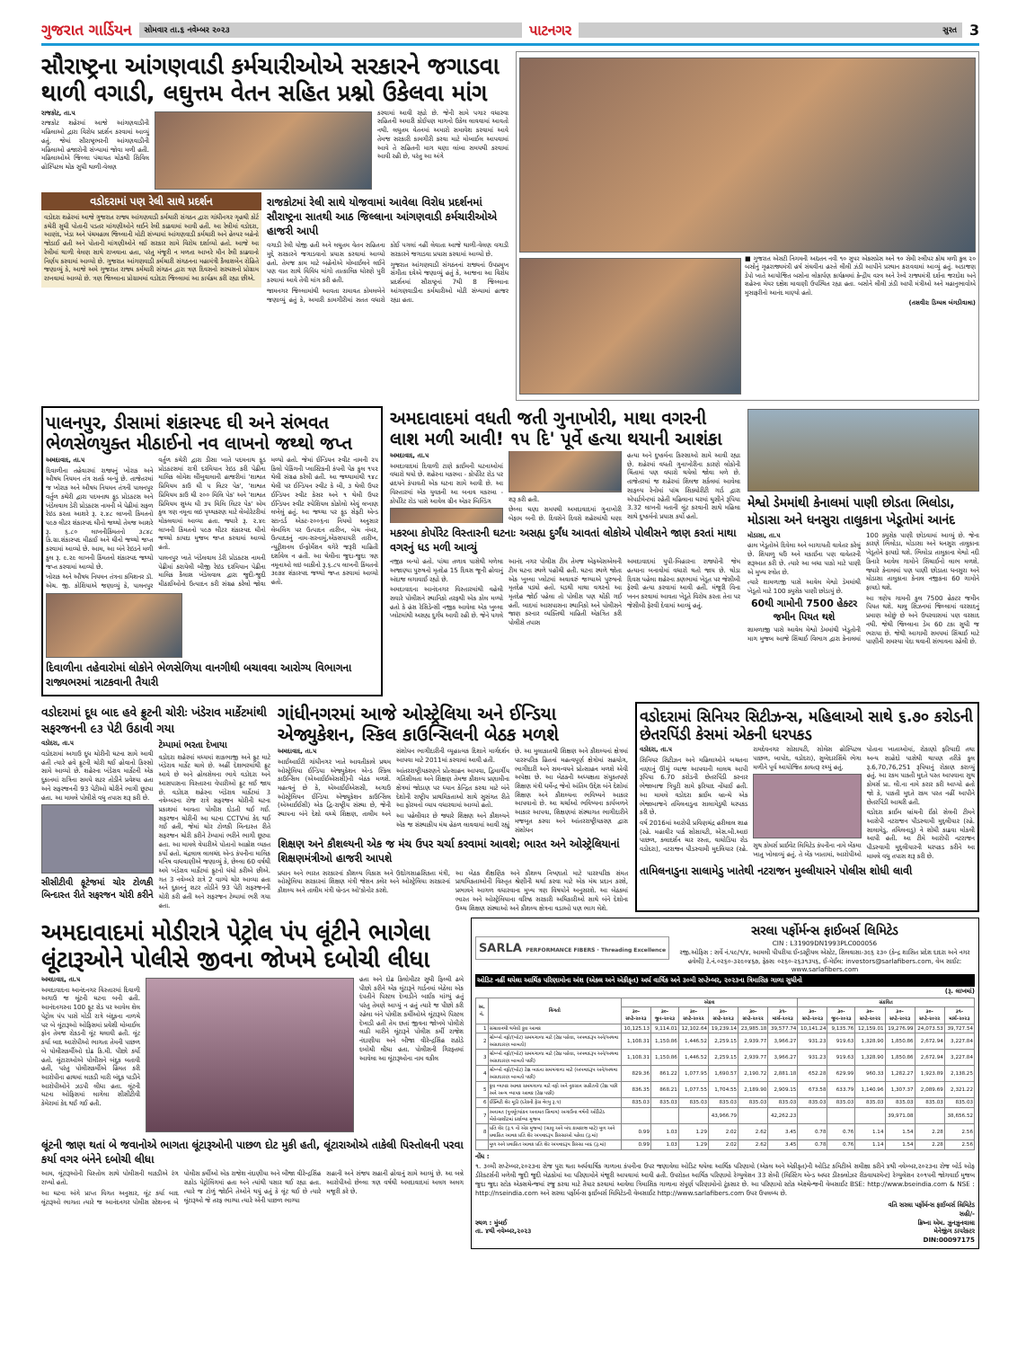ગુજરાત ગાર્ડિયન સોમવાર તા.૬ નવેમ્બર ૨૦૨૩ પાટનગર સુરત 3
સૌરાષ્ટ્રના આંગણવાડી કર્મચારીઓએ સરકારને જગાડવા થાળી વગાડી, લઘુત્તમ વેતન સહિત પ્રશ્નો ઉકેલવા માંગ
રાજકોટ, તા.૫
રાજકોટ શહેરમાં આજે આંગણવાડીની મહિલાઓ દ્વારા વિરોધ પ્રદર્શન કરવામાં આવ્યું હતું. જેમાં સૌરાષ્ટ્રભરની આંગણવાડીની મહિલાઓ હજારોની સંખ્યામાં જોવા મળી હતી. મહિલાઓએ જિલ્લા પંચાયત ચોકથી સિવિલ હોસ્પિટલ ચોક સુધી થાળી-વેલણ
કરવામાં આવી રહ્યો છે. જેની સામે પગાર વધારવા સહિતની અમારી કોઈપણ માગનો ઉકેલ લાવવામાં આવતો નથી. લઘુતમ વેતનમાં અમારો સમાવેશ કરવામાં આવે તેમજ સરકારી કામગીરી કરવા માટે મોબાઈલ આપવામાં આવે તે સહિતની માગ ઘણા લાંબા સમયથી કરવામાં આવી રહી છે, પરંતુ આ અંગે
વડોદરામાં પણ રેલી સાથે પ્રદર્શન
વડોદરા શહેરમાં આજે ગુજરાત રાજ્ય આંગણવાડી કર્મચારી સંગઠન દ્વારા ગાંધીનગર ગૃહથી કોર્ટ કચેરી સુધી પોતાની પડતર માંગણીઓને લઈને રેલી કાઢવામાં આવી હતી. આ રેલીમાં વડોદરા, આણંદ, ખેડા અને પંચમહાલ જિલ્લાની મોટી સંખ્યામાં આંગણવાડી કર્મચારી અને હેલ્પર બહેનો જોડાઈ હતી અને પોતાની માંગણીઓને લઈ સરકાર સામે વિરોધ દર્શાવ્યો હતો. આજે આ રેલીમાં થાળી વેલણ સાથે રાખવાના હતા, પરંતુ મંજૂરી ન મળતા આખરે મૌન રેલી કાઢવાનો નિર્ણય કરવામાં આવ્યો છે. ગુજરાત આંગણવાડી કર્મચારી સંગઠનના મહામંત્રી કૈલાશબેન રોહિતે જણાવ્યું કે, આજે અમે ગુજરાત રાજ્ય કર્મચારી સંગઠન દ્વારા ત્રણ દિવસનો સરઘસનો પ્રોગ્રામ રાખવામાં આવ્યો છે. ત્રણ જિલ્લાના પ્રોગ્રામમાં વડોદરા જિલ્લામાં આ કાર્યક્રમ કરી રહ્યા છીએ.
રાજકોટમાં રેલી સાથે યોજવામાં આવેલા વિરોધ પ્રદર્શનમાં સૌરાષ્ટ્રના સાતથી આઠ જિલ્લાના આંગણવાડી કર્મચારીઓએ હાજરી આપી
વગાડી રેલી યોજી હતી અને લઘુતમ વેતન સહિતના મુદ્દે સરકારને જગાડવાનો પ્રયાસ કરવામાં આવ્યો હતો. તેમજ કામ માટે બહેનોએ મોબાઈલને લઈને પણ વાત સાથે વિવિધ માંગો તાત્કાલિક ધોરણે પુરી કરવામાં આવે તેવી માંગ કરી હતી.
જામનગર જિલ્લામાંથી આવતા રામાવત કોમલબેને જણાવ્યું હતું કે, અમારી કામગીરીમાં સતત વધારો કોઈ પગલાં નહીં લેવાતા આજે થાળી-વેલણ વગાડી સરકારને જગાડવા પ્રયાસ કરવામાં આવ્યો છે.
ગુજરાત આંગણવાડી સંગઠનનાં રાજ્યનાં ઉપપ્રમુખ સંગીતા દવેએ જણાવ્યું હતું કે, આજના આ વિરોધ પ્રદર્શનમાં સૌરાષ્ટ્રનાં 7થી 8 જિલ્લાના આંગણવાડીના કર્મચારીઓ મોટી સંખ્યામાં હાજર રહ્યા હતા.
■ ગુજરાત એસટી નિગમની અદ્યતન નવી ૧૦ સુપર એક્સપ્રેસ અને ૧૦ સેમી સ્લીપર કોચ મળી કુલ ૨૦ બસોનું ગૃહરાજ્યમંત્રી હર્ષ સંઘવીના હસ્તે લીલી ઝંડી આપીને પ્રસ્થાન કરાવવામાં આવ્યું હતું. અડાજણ ડેપો ખાતે આયોજિત બસોના લોકાર્પણ કાર્યક્રમમાં કેન્દ્રીય વસ્ત્ર અને રેલ્વે રાજ્યમંત્રી દર્શના જરદોશ અને શહેરના મેયર દક્ષેશ માવાણી ઉપસ્થિત રહ્યા હતા. બસોને લીલી ઝંડી આપી મંત્રીઓ અને મહાનુભાવોએ મુસાફરીનો આનંદ માણ્યો હતો.
(તસવીરઃ ડિમ્પલ બંગડીવાલા)
પાલનપુર, ડીસામાં શંકાસ્પદ ઘી અને સંભવત ભેળસેળયુક્ત મીઠાઈનો નવ લાખનો જથ્થો જપ્ત
અમદાવાદ, તા.૫
દિવાળીના તહેવારમાં રાજ્યનું ખોરાક અને ઔષધ નિયમન તંત્ર સતર્ક બન્યું છે. તાજેતરમાં જ ખોરાક અને ઔષધ નિયમન તંત્રની પાલનપુર વર્તુળ કચેરી દ્વારા પદમનાથ ફૂડ પ્રોડક્ટસ અને ખંડેલવાલ ડેરી પ્રોડક્ટસ નામની બે પેઢીમાં સફળ રેઇડ કરતા આશરે રૂ. ૨.૪૮ લાખની કિંમતનો ૫૯૭ લીટર શંકાસ્પદ ઘીનો જથ્થો તેમજ આશરે રૂ. ૬.૮૦ લાખનીકિંમતનો ૩૮૪૮ કિ.ગ્રા.શંકાસ્પદ મીઠાઈ અને ઘીનો જથ્થો જપ્ત કરવામાં આવ્યો છે. આમ, આ બંને રેઇડને મળી કુલ રૂ. ૯.૨૯ લાખની કિંમતનો શંકાસ્પદ જથ્થો જપ્ત કરવામાં આવ્યો છે.
ખોરાક અને ઔષધ નિયમન તંત્રના કમિશનર ડૉ. એચ. જી. કોશિયાએ જણાવ્યું કે, પાલનપુર વર્તુળ કચેરી દ્વારા ડીસા ખાતે પદમનાથ ફૂડ પ્રોડક્ટસમાં રાત્રી દરમિયાન રેઇડ કરી પેઢીના માલિક લોમેશ લીંબુવાલાની હાજરીમાં 'શાશ્વત પ્રિમિયમ કાઉ ઘી ૫ લિટર પેક', 'શાશ્વત પ્રિમિયમ કાઉ ઘી ૨૦૦ મિલિ પેક' અને 'શાશ્વત પ્રિમિયમ શુધ્ધ ઘી ૩૫ મિલિ લિટર પેક' એમ કુલ ત્રણ નમૂના લઇ પૃથ્થકરણ માટે લેબોરેટરીમાં મોકલવામાં આવ્યા હતા. જ્યારે રૂ. ૨.૪૯ લાખની કિંમતનો ૫૯૭ લીટર શંકાસ્પદ ઘીનો જથ્થો કાયદા મુજબ જપ્ત કરવામાં આવ્યો હતો.
પાલનપુર ખાતે ખંડેલવાલ ડેરી પ્રોડક્ટસ નામની પેઢીમાં કરાયેલી બીજી રેઇડ દરમિયાન પેઢીના માલિક કૈલાશ ખંડેલવાલ દ્વારા જુદી-જુદી મીઠાઈઓનો ઉત્પાદન કરી સંગ્રહ કરેલો જોવા મળ્યો હતો. જેમાં ઈન્ડિયન સ્વીટ નામની ૨૫ કિલો પેકિંગની પ્લાસ્ટિકની કંપની પેક કુલ ૧૫૨ થેલી સંગ્રહ કરેલી હતી. આ જથ્થામાંથી ૧૪૮ થેલી પર ઈન્ડિયન સ્વીટ કે બી, ૩ થેલી ઉપર ઈન્ડિયન સ્વીટ કેસર અને ૧ થેલી ઉપર ઈન્ડિયન સ્વીટ સ્પેશિયલ કોકોલો એવું લખાણ લખેલું હતું. આ જથ્થા પર ફૂડ સેફટી એન્ડ સ્ટાન્ડર્ડ એક્ટ-૨૦૦૬ના નિયમો અનુસાર લેબલિંગ પર ઉત્પાદન તારીખ, બેચ નંબર, ઉત્પાદકનું નામ-સરનામું,એક્સપાયરી તારીખ, ન્યુટ્રીશનલ ઈન્ફોર્મેશન વગેરે જરૂરી માહિતી દર્શાવેલ ન હતી. આ થેલીના જુદા-જુદા ત્રણ નમૂનાઓ લઇ બાકીનો રૂ.૬.૮૫ લાખની કિંમતનો ૩૯૭૪ શંકાસ્પદ જથ્થો જપ્ત કરવામાં આવ્યો હતો.
દિવાળીના તહેવારોમાં લોકોને ભેળસેળિયા વાનગીથી બચાવવા આરોગ્ય વિભાગના રાજ્યભરમાં ત્રાટકવાની તૈયારી
અમદાવાદમાં વધતી જતી ગુનાખોરી, માથા વગરની લાશ મળી આવી! ૧૫ દિ' પૂર્વે હત્યા થયાની આશંકા
અમદાવાદ, તા.૫
અમદાવાદમાં દિવાળી ટાણે ક્રાઈમની ઘટનાઓમાં વધારો થયો છે. શહેરના મકરબા - કોર્પોરેટ રોડ પર હદયને કંપાવતી એક ઘટના સામે આવી છે. આ વિસ્તારમાં એક યુવકની આ બનાવ મકરબા - કોર્પોરેટ રોડ પાસે આવેલ ગ્રીન એકર બિલ્ડિંગ
શરૂ કરી હતી.
છેલ્લા ઘણા સમયથી અમદાવાદમાં ગુનાખોરી બેફામ બની છે. દિવસેને દિવસે શહેરમાંથી ઘણા હત્યા અને દુષ્કર્મના કિસ્સાઓ સામે આવી રહ્યા છે. શહેરમાં વધતી ગુનાખોરીના કારણે લોકોની ચિંતામાં પણ વધારો થયેલો જોવા મળે છે. તાજેતરમાં જ શહેરમાં શિલજ સર્કલમાં આવેલા સાફલ્ય રેનોમાં પાંચ સિક્યોરીટી ગાર્ડ દ્વારા એપાર્ટમેન્ટમાં રહેતી મહિલાના ઘરમાં ઘુસીને રૂપિયા 3.32 લાખની મતાની લૂંટ કરવાની સાથે મહિલા સાથે દુષ્કર્મનો પ્રયાસ કર્યો હતો.
મકરબા કોર્પોરેટ વિસ્તારની ઘટનાઃ અસહ્ય દુર્ગંધ આવતાં લોકોએ પોલીસને જાણ કરતાં માથા વગરનું ધડ મળી આવ્યું
નજીક બન્યો હતો. પાંચા તળાવ પાસેથી મળેલા અજાણ્યા પુરુષનો મૃતદેહ 15 દિવસ જૂની હોવાનું અંદાજ લગાવાઈ રહ્યો છે.
અમદાવાદના આનંદનગર વિસ્તારમાંથી વહેલી સવારે પોલીસને સ્થાનિકો તરફથી એક કોલ મળ્યો હતો કે હંસ રેસિડેન્સી નજીક આવેલા એક ખુલ્લા પ્લોટમાંથી અસહ્ય દુર્ગંધ આવી રહી છે. જેને પગલે આનંદ નગર પોલીસ ટીમ તેમજ એફએસએલની ટીમ ઘટના સ્થળે પહોંચી હતી. ઘટના સ્થળે જોતા એક ખુલ્લા પ્લોટમાં અવાવરું જગ્યાએ પુરુષનો મૃતદેહ પડ્યો હતો. ધડથી માથા વગરનો આ મૃતદેહ જોઈ પહેલા તો પોલીસ પણ ચોંકી ગઈ હતી. બાદમાં આસપાસના સ્થાનિકો અને પોલીસને જાણ કરનાર વ્યક્તિથી માહિતી એકત્રિત કરી પોલીસે તપાસ
અમદાવાદમાં યુપી-બિહારના રાજ્યોની જેમ હત્યાના બનાવોમાં વધારો થતો જાય છે. થોડા દિવસ પહેલા શહેરના કણભામાં ખેડૂત પર જેસીબી ફેરવી હત્યા કરવામાં આવી હતી. મંજૂરી વિના ખનન કરવામાં આવતા ખેડૂતે વિરોધ કરતા તેના પર જેસીબી ફેરવી દેવામાં આવ્યું હતું.
મેશ્વો ડેમમાંથી કેનાલમાં પાણી છોડતા ભિલોડા, મોડાસા અને ધનસુરા તાલુકાના ખેડૂતોમાં આનંદ
મોડાસા, તા.૫
હાલ ખેડૂતોએ દિવેલા અને બાગાયતી વાવેતર કરેલું છે. શિયાળુ ઘઉં અને મકાઈના પણ વાવેતરની શરૂઆત કરી છે. ત્યારે આ બધા પાકો માટે પાણી એ મુખ્ય સ્ત્રોત છે.
ત્યારે શામળાજી પાસે આવેલ મેશ્વો ડેમમાંથી ખેડૂતો માટે 100 ક્યુસેક પાણી છોડાયું છે.
60થી ગામોની 7500 હેક્ટર જમીન પિયત થશે
શામળાજી પાસે આવેલ મેશ્વો ડેમમાંથી ખેડૂતોની માગ મુજબ આજે સિંચાઈ વિભાગ દ્વારા કેનાલમાં 100 ક્યુસેક પાણી છોડવામાં આવ્યું છે. જેના કારણે ભિલોડા, મોડાસા અને ધનસુરા તાલુકાના ખેડૂતોને ફાયદો થશે. ભિલોડા તાલુકાના મેશ્વો નદી કિનારે આવેલ ગામોને સિંચાઈનો લાભ મળશે. જ્યારે કેનાલમાં પણ પાણી છોડાતા ધનસુરા અને મોડાસા તાલુકાના કેનાલ નજીકના 60 ગામોને ફાયદો થશે.
આ ત્રણેય ગામની કુલ 7500 હેક્ટર જમીન પિયત થશે. ચાલુ સિઝનમાં જિલ્લામાં વરસાદનું પ્રમાણ ઓછું છે અને ઉપરવાસમાં પણ વરસાદ નથી. જેથી જિલ્લાના ડેમ 60 ટકા સુધી જ ભરાયા છે. જેથી આગામી સમયમાં સિંચાઈ માટે પાણીની સમસ્યા પેદા થવાની સંભાવના રહેલી છે.
વડોદરામાં દૂધ બાદ હવે ફ્રુટની ચોરીઃ ખંડેરાવ માર્કેટમાંથી સફરજનની ૯૩ પેટી ઉઠાવી ગયા
વડોદરા, તા.૫
વડોદરામાં અગાઉ દૂધ ચોરીની ઘટના સામે આવી હતી ત્યારે હવે ફ્રુટની ચોરી થઈ હોવાનો કિસ્સો સામે આવ્યો છે. શહેરના ખંડેરાવ માર્કેટની એક દુકાનમાં રાત્રિના સમયે શટર તોડીને પ્રવેશ્યા હતા અને સફરજનની 93 પેટીઓ ચોરીને ભાગી છૂટ્યા હતા. આ મામલે પોલીસે વધુ તપાસ શરૂ કરી છે.
સીસીટીવી ફૂટેજમાં ચોર ટોળકી બિન્દાસ્ત રીતે સફરજન ચોરી કરીને ટેમ્પામાં ભરતા દેખાયા
વડોદરા શહેરમાં મધ્યમાં શાકભાજી અને ફ્રુટ માટે ખંડેરાવ માર્કેટ ચાલે છે. અહીં દેશભરમાંથી ફ્રુટ આવે છે અને હોલસેલના ભાવે વડોદરા અને આસપાસના વિસ્તારના વેપારીઓ ફ્રુટ લઈ જાય છે. વડોદરા શહેરના ખંડેરાવ માર્કેટમાં 3 નવેમ્બરના રોજ રાત્રે સફરજન ચોરીની ઘટના પ્રકાશમાં આવતા પોલીસ દોડતી થઈ ગઈ. સફરજન ચોરીની આ ઘટના CCTVમાં કેદ થઈ ગઈ હતી, જેમાં ચોર ટોળકી બિન્દાસ્ત રીતે સફરજન ચોરી કરીને ટેમ્પામાં ભરીને ભાગી છૂટ્યા હતા. આ મામલે વેપારીએ પોતાનો આક્રોશ વ્યક્ત કર્યો હતો. ચંદ્રલાલ લાલચંદ એન્ડ કંપનીના માલિક મનિષ વાધવાણીએ જણાવ્યું કે, છેલ્લા 60 વર્ષથી અમે ખંડેરાવ માર્કેટમાં ફ્રુટનો ધંધો કરીએ છીએ. ગત 3 નવેમ્બરે રાત્રે 2 વાગ્યે ચોર આવ્યા હતા અને દુકાનનું શટર તોડીને 93 પેટી સફરજનની ચોરી કરી હતી અને સફરજન ટેમ્પામાં ભરી ગયા હતા.
ગાંધીનગરમાં આજે ઓસ્ટ્રેલિયા અને ઈન્ડિયા એજ્યુકેશન, સ્કિલ કાઉન્સિલની બેઠક મળશે
અમદાવાદ, તા.૫
આઈઆઈટી ગાંધીનગર ખાતે આવતીકાલે પ્રથમ ઓસ્ટ્રેલિયા ઈન્ડિયા એજ્યુકેશન એન્ડ સ્કિલ કાઉન્સિલ (એઆઈઈએસસી)ની બેઠક મળશે. મહત્વનું છે કે, એઆઈઈએસસી, અગાઉ ઓસ્ટ્રેલિયન ઈન્ડિયા એજ્યુકેશન કાઉન્સિલ (એઆઈઈસી) એક દ્વિ-રાષ્ટ્રીય સંસ્થા છે, જેની સ્થાપના બંને દેશો વચ્ચે શિક્ષણ, તાલીમ અને સંશોધન ભાગીદારીની વ્યૂહાત્મક દિશાને માર્ગદર્શન આપવા માટે 2011માં કરવામાં આવી હતી.
આંતરરાષ્ટ્રીયકરણને પ્રોત્સાહન આપવા, દ્વિમાર્ગીય ગતિશીલતા અને શિક્ષણ તેમજ કૌશલ્ય પ્રણાલીના ક્ષેત્રમાં જોડાણ પર ધ્યાન કેન્દ્રિત કરવા માટે બંને દેશોની રાષ્ટ્રીય પ્રાથમિકતાઓ સાથે સુસંગત રીતે આ ફોરમનો વ્યાપ વધારવામાં આવ્યો હતો.
આ પહેલીવાર છે જ્યારે શિક્ષણ અને કૌશલ્યને એક જ સંસ્થાકીય મંચ હેઠળ લાવવામાં આવી રહ્યું છે. આ મુલાકાતથી શિક્ષણ અને કૌશલ્યનાં ક્ષેત્રમાં પારસ્પરિક હિતનાં મહત્વપૂર્ણ ક્ષેત્રોમાં સહયોગ, ભાગીદારી અને સમન્વયને પ્રોત્સાહન મળશે એવી અપેક્ષા છે. આ બેઠકની અધ્યક્ષતા સંયુક્તપણે શિક્ષણ મંત્રી ધર્મેન્દ્ર જેનો અંતિમ ઉદ્દેશ બંને દેશોમાં શિક્ષણ અને કૌશલ્યના ભવિષ્યને આકાર આપવાનો છે. આ ચર્ચાઓ ભવિષ્યના કાર્યબળને આકાર આપવા, શિક્ષણમાં સંસ્થાગત ભાગીદારીને મજબૂત કરવા અને આંતરરાષ્ટ્રીયકરણ દ્વારા સંશોધન
શિક્ષણ અને કૌશલ્યની એક જ મંચ ઉપર ચર્ચા કરવામાં આવશે; ભારત અને ઓસ્ટ્રેલિયાનાં શિક્ષણમંત્રીઓ હાજરી આપશે
પ્રધાન અને ભારત સરકારનાં કૌશલ્ય વિકાસ અને ઉદ્યોગસાહસિકતા મંત્રી, ઓસ્ટ્રેલિયા સરકારનાં શિક્ષણ મંત્રી જેસન ક્લેર અને ઓસ્ટ્રેલિયા સરકારનાં કૌશલ્ય અને તાલીમ મંત્રી બ્રેન્ડન ઓ'કોનોર કરશે.
આ બેઠક શૈક્ષણિક અને કૌશલ્ય નિષ્ણાતો માટે પારસ્પરિક સંમત પ્રાથમિકતાઓની વિસ્તૃત શ્રેણીની ચર્ચા કરવા માટે એક મંચ પ્રદાન કરશે, પ્રભાવને આગળ વધારવાના મુખ્ય ત્રણ વિષયોને અનુસરશે. આ બેઠકમાં ભારત અને ઓસ્ટ્રેલિયાના વરિષ્ઠ સરકારી અધિકારીઓ સાથે બંને દેશોના ઉચ્ચ શિક્ષણ સંસ્થાઓ અને કૌશલ્ય ક્ષેત્રના વડાઓ પણ ભાગ લેશે.
વડોદરામાં સિનિયર સિટીઝન્સ, મહિલાઓ સાથે ૬.૭૦ કરોડની છેતરપિંડી કેસમાં એકની ધરપકડ
વડોદરા, તા.૫
સિનિયર સિટીઝન અને મહિલાઓને બચતના નાણાનું ઊંચું વ્યાજ આપવાની લાલચ આપી રૂપિયા 6.70 કરોડની છેતરપિંડી કરનાર ભેજાબાજ ત્રિપુટી સામે ફરિયાદ નોંધાઈ હતી. આ મામલે વડોદરા ક્રાઈમ બ્રાન્ચે એક ભેજાબાજને તમિલનાડુના સાલામેડુથી ધરપકડ કરી છે.
વર્ષ 2016માં આરોપી પ્રવિણચંદ્ર હરીલાલ શાહ (રહે. મહાવીર પાર્ક સોસાયટી, એસ.બી.આઇ પાછળ, કલાદર્શન ચાર રસ્તા, વાઘોડિયા રોડ વડોદરા), નટરાજન પૌડસ્વામી મુદલિયાર (રહે. રામદેવનગર સોસાયટી, સોલેસ હોસ્પિટલ પાછળ, બાપોદ, વડોદરા), સુબેદારસિંઘે ભેગા મળીને પૂર્વ આયોજિત કાવતરૂ રચ્યું હતું.
સુથ કોમર્સ પ્રાઈવેટ લિમિટેડ કંપનીના નામે બેંકમા ખાતુ ખોલાવ્યું હતું. તે બેંક ખાતામાં, આરોપીઓ પોતાના ખાતાઓમાં, રોકાણો ફરિયાદી તથા અન્ય સાહેદો પાસેથી થાપણ તરીકે કુલ રૂ.6,70,76,251 રૂપિયાનું રોકાણ કરાવ્યું હતું. આ રકમ પાકતી મુદતે પરત આપવાના સુથ કોમર્સ પ્રા. લી.ના નામે કરાર કરી આપ્યો હતો જો કે, પાકતી મુદતે રકમ પરત નહીં આપીને છેતરપિંડી આચરી હતી.
વડોદરા ક્રાઈમ બ્રાંચની ઈંકો સેલની ટીમને આરોપી નટરાજન પૌડસ્વામી મુદ્લીયાર (રહે. સાલામેડુ, તમિલનાડુ) ને શોધી કાઢવા મોકલી આપી હતી. આ ટીમે આરોપી નટરાજન પૌડસ્વામી મુદ્લીયારની ધરપકડ કરીને આ મામલે વધુ તપાસ શરૂ કરી છે.
તામિલનાડુના સાલામેડુ ખાતેથી નટરાજન મુલ્લીયારને પોલીસ શોધી લાવી
અમદાવાદમાં મોડીરાત્રે પેટ્રોલ પંપ લૂંટીને ભાગેલા લૂંટારૂઓને પોલીસે જીવના જોખમે દબોચી લીધા
અમદાવાદ, તા.૫
અમદાવાદના આનંદનગર વિસ્તારમાં દિવાળી અગાઉ જ લૂંટની ઘટના બની હતી. આનંદનગરના 100 ફૂટ રોડ પર આવેલ શેલ પેટ્રોલ પંપ પાસે મોડી રાત્રે બંદૂકના નાળચે પર બે લૂંટારૂઓ ઓફિસમાં પ્રવેશી મોબાઈલ ફોન તેમજ રોકડની લૂંટ ચલાવી હતી. લૂંટ કર્યા બાદ આરોપીઓ ભાગતા તેમની પાછળ બે પોલીસકર્મીઓ દોઢ કિ.મી. પીછો કર્યો હતો. લૂંટારાઓએ પોલીસને બંદૂક બતાવી હતી, પરંતુ પોલીસકર્મીએ હિંમત કરી આરોપીના હાથમાં લાકડી મારી બંદૂક પાડીને આરોપીઓને ઝડપી લીધા હતા. લૂંટની ઘટના ઓફિસમાં લાગેલા સીસીટીવી કેમેરામાં કેદ થઈ ગઈ હતી.
હતા અને દોઢ કિલોમીટર સુધી ફિલ્મી ઢબે પીછો કરીને એક લૂંટારૂને ગાર્ડનમાં બેઠેલા એક દંપતીને પિસ્ટલ દેખાડીને બાઈક માંગ્યું હતું પરંતુ તેમણે આપ્યું ન હતું ત્યારે જ પીછો કરી રહેલા બંને પોલીસ કર્મીઓએ લૂંટારૂએ પિસ્ટલ દેખાડી હતી તેમ છતાં જીવના જોખમે પોલીસે લાઠી મારીને લૂંટારૂને પોલીસ કર્મી રાજેશ નંદાણીયા અને બીજા વીરેન્દ્રસિંહ રાઠોડે દબોચી લીધા હતા. પોલીસની ગિરફ્તમાં આવેલા આ લૂંટારૂઓના નામ વકીલ
લૂંટની જાણ થતાં બે જવાનોએ ભાગતા લૂંટારૂઓની પાછળ દોટ મુકી હતી, લૂંટારાઓએ તાકેલી પિસ્તોલની પરવા કર્યા વગર બંનેને દબોચી લીધા
આમ, લૂંટારૂઓની પિસ્તોલ સાથે પોલીસની લાકડીએ રંગ રાખ્યો હતો.
આ ઘટના અંગે પ્રાપ્ત વિગત અનુસાર, લૂંટ કર્યા બાદ લૂંટારૂઓ ભાગતા ત્યારે જ આનંદનગર પોલીસ સ્ટેશનના બે પોલીસ કર્મીઓ એક રાજેશ નંદાણીયા અને બીજા વીરેન્દ્રસિંહ રાઠોડ પેટ્રોલિંગમાં હતા અને ત્યાંથી પસાર થઈ રહ્યા હતા. ત્યારે જ ટોળું જોઈને તેઓને થયું હતું કે લૂંટ થઈ છે ત્યારે લૂંટારૂઓ જે તરફ ભાગ્યા ત્યારે એની પાછળ ભાગ્યા
સહાની અને સંજય સહાની હોવાનું સામે આવ્યું છે. આ બન્ને આરોપીઓ છેલ્લા ત્રણ વર્ષથી અમદાવાદમાં અલગ અલગ મજૂરી કરે છે.
SARLA PERFORMANCE FIBERS · Threading Excellence
સરલા પર્ફોર્મન્સ ફાઈબર્સ લિમિટેડ
CIN : L31909DN1993PLC000056
રજી.ઓફિસ : સર્વે નં.૫૯/૧/૪, આમલી પીપરીયા ઈન્ડસ્ટ્રીયલ એસ્ટેટ, સિલવાસા-૩૯૬ ૨૩૦ (કેન્દ્ર શાસિત પ્રદેશ દાદરા અને નગર હવેલી) ટે.નં.૦૨૬૦-૩૨૯૦૪૬૭, ફેક્સઃ ૦૨૬૦-૨૬૩૧૩૫૬, ઈ-મેઈલ: investors@sarlafibers.com, વેબ સાઈટ: www.sarlafibers.com
ઓડિટ નહીં થયેલા આર્થિક પરિણામોના અંશ (એકલ અને એકીકૃત) અર્ધ વાર્ષિક અને ૩૦મી સપ્ટેમ્બર, ૨૦૨૩ના ત્રિમાસિક ગાળા સુધીનો
(રૂ. લાખમાં)
| અ. નં. | વિગતો | એકલ | | | | | | સંકલિત | | | | | |
| --- | --- | --- | --- | --- | --- | --- | --- | --- | --- | --- | --- | --- | --- |
| | | ૩૦-સપ્ટે-૨૦૨૩ | ૩૦-જુન-૨૦૨૩ | ૩૦-સપ્ટે-૨૦૨૨ | ૩૦-સપ્ટે-૨૦૨૩ | ૩૦-સપ્ટે-૨૦૨૨ | ૩૧-માર્ચ-૨૦૨૩ | ૩૦-સપ્ટે-૨૦૨૩ | ૩૦-જુન-૨૦૨૩ | ૩૦-સપ્ટે-૨૦૨૨ | ૩૦-સપ્ટે-૨૦૨૩ | ૩૦-સપ્ટે-૨૦૨૨ | ૩૧-માર્ચ-૨૦૨૩ |
| 1 | સંચાલનથી થયેલી કુલ આવક | 10,125.13 | 9,114.01 | 12,102.64 | 19,239.14 | 23,985.18 | 39,577.74 | 10,141.24 | 9,135.76 | 12,159.01 | 19,276.99 | 24,073.53 | 39,727.54 |
| 2 | ચોખ્ખો નફો/(ખોટ) સમયગાળા માટે (ટેક્ષ પહેલા, અપવાદરૂપ અને/અથવા અસાધારણ બાબતો) | 1,108.31 | 1,150.86 | 1,446.52 | 2,259.15 | 2,939.77 | 3,966.27 | 931.23 | 919.63 | 1,328.90 | 1,850.86 | 2,672.94 | 3,227.84 |
| 3 | ચોખ્ખો નફો/(ખોટ) સમયગાળા માટે (ટેક્ષ પહેલા, અપવાદરૂપ અને/અથવા અસાધારણ બાબતો પછી) | 1,108.31 | 1,150.86 | 1,446.52 | 2,259.15 | 2,939.77 | 3,966.27 | 931.23 | 919.63 | 1,328.90 | 1,850.86 | 2,672.94 | 3,227.84 |
| 4 | ચોખ્ખો નફો/(ખોટ) ટેક્ષ બાદના સમયગાળા માટે (અપવાદરૂપ અને/અથવા અસાધારણ બાબતો પછી) | 829.36 | 861.22 | 1,077.95 | 1,690.57 | 2,190.72 | 2,881.18 | 652.28 | 629.99 | 960.33 | 1,282.27 | 1,923.89 | 2,138.25 |
| 5 | કુલ વ્યાપક આવક સમયગાળા માટે નફો અને નુકસાન સહીતની (ટેક્ષ પછી અને અન્ય વ્યાપક આવક (ટેક્ષ પછી) | 836.35 | 868.21 | 1,077.55 | 1,704.55 | 2,189.90 | 2,909.15 | 673.58 | 633.79 | 1,140.96 | 1,307.37 | 2,089.69 | 2,321.22 |
| 6 | ઈક્વિટી શેર મૂડી (દરેકની ફેસ વેલ્યુ રૂ.૧) | 835.03 | 835.03 | 835.03 | 835.03 | 835.03 | 835.03 | 835.03 | 835.03 | 835.03 | 835.03 | 835.03 | 835.03 |
| 7 | અનામત (પૂનર્મૂલ્યાંકન અનામત સિવાય) અગાઉના વર્ષની ઓડિટેડ બેલેન્સશીટમાં દર્શાવ્યા મુજબ | | | | 43,966.79 | | 42,262.23 | | | | 39,971.08 | | 38,656.52 |
| 8 | પ્રતિ શેર (રૂ.૧ નો એક મુજબ) (ચાલુ અને બંધ કામકાજ માટે) મૂળ અને પ્રવાહિત આવક પ્રતિ શેર અપવાદરૂપ કિસ્સાઓ પહેલા (રૂ.માં) | 0.99 | 1.03 | 1.29 | 2.02 | 2.62 | 3.45 | 0.78 | 0.76 | 1.14 | 1.54 | 2.28 | 2.56 |
| | મૂળ અને પ્રવાહિત આવક પ્રતિ શેર અપવાદરૂપ કિસ્સા બાદ (રૂ.માં) | 0.99 | 1.03 | 1.29 | 2.02 | 2.62 | 3.45 | 0.78 | 0.76 | 1.14 | 1.54 | 2.28 | 2.56 |
નોંધ :
૧. ૩૦મી સપ્ટેમ્બર,૨૦૨૩ના રોજ પુરા થતા અર્ધવાર્ષિક ગાળાના કંપનીના ઉપર જણાવેલા ઓડિટ થયેલા આર્થિક પરિણામો (એકલ અને એકીકૃત)ની ઓડિટ કમિટીએ સમીક્ષા કરીને ૪થી નવેમ્બર,૨૦૨૩ના રોજ બોર્ડ ઓફ ડીરેક્ટર્સની મળેલી જુદી જુદી બેઠકોમાં આ પરિણામોને મંજૂરી આપવામાં આવી હતી. ઉપરોક્ત આર્થિક પરિણામો રેગ્યુલેશન 33 સેબી (લિસ્ટિંગ એન્ડ અધર ડીસ્ક્લોઝર રીક્વાયરમેન્ટ) રેગ્યુલેશન ૨૦૧૫ની જોગવાઈ મુજબ જુદા જુદા સ્ટોક એક્સચેન્જમાં રજુ કરવા માટે તૈયાર કરવામાં આવેલા ત્રિમાસિક ગાળાના સંપૂર્ણ પરિણામોનો ટૂંકસાર છે. આ પરિણામો સ્ટોક એક્ષ્ચેન્જની વેબસાઈટ BSE: http://www.bseindia.com & NSE : http://nseindia.com અને સરલા પર્ફોર્મન્સ ફાઈબર્સ લિમિટેડની વેબસાઈટ http://www.sarlafibers.com ઉપર ઉપલબ્ધ છે.
સ્થળ : મુંબઈ
તા. ૪થી નવેમ્બર,૨૦૨૩
વતિ સરલા પર્ફોર્મન્સ ફાઈબર્સ લિમિટેડ
સહી/-
ક્રિષ્ના એમ. ઝુનઝુનવાલા
મેનેજીંગ ડાયરેક્ટર
DIN:00097175